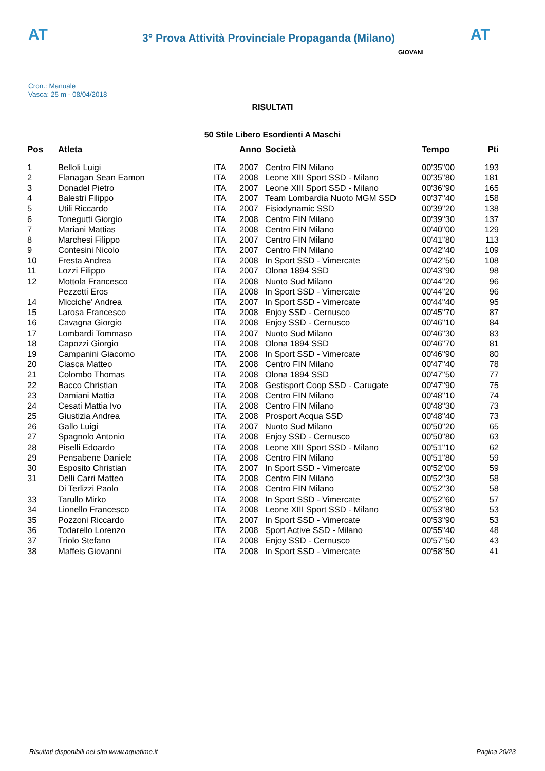AT
3° Prova Attività Provinciale Propaganda (Milano)
AT
Cron.: Manuale
Vasca: 25 m - 08/04/2018
GIOVANI
RISULTATI
50 Stile Libero Esordienti A Maschi
| Pos | Atleta | | Anno | Società | Tempo | Pti |
| --- | --- | --- | --- | --- | --- | --- |
| 1 | Belloli Luigi | ITA | 2007 | Centro FIN Milano | 00'35"00 | 193 |
| 2 | Flanagan Sean Eamon | ITA | 2008 | Leone XIII Sport SSD - Milano | 00'35"80 | 181 |
| 3 | Donadel Pietro | ITA | 2007 | Leone XIII Sport SSD - Milano | 00'36"90 | 165 |
| 4 | Balestri Filippo | ITA | 2007 | Team Lombardia Nuoto MGM SSD | 00'37"40 | 158 |
| 5 | Utili Riccardo | ITA | 2007 | Fisiodynamic SSD | 00'39"20 | 138 |
| 6 | Tonegutti Giorgio | ITA | 2008 | Centro FIN Milano | 00'39"30 | 137 |
| 7 | Mariani Mattias | ITA | 2008 | Centro FIN Milano | 00'40"00 | 129 |
| 8 | Marchesi Filippo | ITA | 2007 | Centro FIN Milano | 00'41"80 | 113 |
| 9 | Contesini Nicolo | ITA | 2007 | Centro FIN Milano | 00'42"40 | 109 |
| 10 | Fresta Andrea | ITA | 2008 | In Sport SSD - Vimercate | 00'42"50 | 108 |
| 11 | Lozzi Filippo | ITA | 2007 | Olona 1894 SSD | 00'43"90 | 98 |
| 12 | Mottola Francesco | ITA | 2008 | Nuoto Sud Milano | 00'44"20 | 96 |
| | Pezzetti Eros | ITA | 2008 | In Sport SSD - Vimercate | 00'44"20 | 96 |
| 14 | Micciche' Andrea | ITA | 2007 | In Sport SSD - Vimercate | 00'44"40 | 95 |
| 15 | Larosa Francesco | ITA | 2008 | Enjoy SSD - Cernusco | 00'45"70 | 87 |
| 16 | Cavagna Giorgio | ITA | 2008 | Enjoy SSD - Cernusco | 00'46"10 | 84 |
| 17 | Lombardi Tommaso | ITA | 2007 | Nuoto Sud Milano | 00'46"30 | 83 |
| 18 | Capozzi Giorgio | ITA | 2008 | Olona 1894 SSD | 00'46"70 | 81 |
| 19 | Campanini Giacomo | ITA | 2008 | In Sport SSD - Vimercate | 00'46"90 | 80 |
| 20 | Ciasca Matteo | ITA | 2008 | Centro FIN Milano | 00'47"40 | 78 |
| 21 | Colombo Thomas | ITA | 2008 | Olona 1894 SSD | 00'47"50 | 77 |
| 22 | Bacco Christian | ITA | 2008 | Gestisport Coop SSD - Carugate | 00'47"90 | 75 |
| 23 | Damiani Mattia | ITA | 2008 | Centro FIN Milano | 00'48"10 | 74 |
| 24 | Cesati Mattia Ivo | ITA | 2008 | Centro FIN Milano | 00'48"30 | 73 |
| 25 | Giustizia Andrea | ITA | 2008 | Prosport Acqua SSD | 00'48"40 | 73 |
| 26 | Gallo Luigi | ITA | 2007 | Nuoto Sud Milano | 00'50"20 | 65 |
| 27 | Spagnolo Antonio | ITA | 2008 | Enjoy SSD - Cernusco | 00'50"80 | 63 |
| 28 | Piselli Edoardo | ITA | 2008 | Leone XIII Sport SSD - Milano | 00'51"10 | 62 |
| 29 | Pensabene Daniele | ITA | 2008 | Centro FIN Milano | 00'51"80 | 59 |
| 30 | Esposito Christian | ITA | 2007 | In Sport SSD - Vimercate | 00'52"00 | 59 |
| 31 | Delli Carri Matteo | ITA | 2008 | Centro FIN Milano | 00'52"30 | 58 |
| | Di Terlizzi Paolo | ITA | 2008 | Centro FIN Milano | 00'52"30 | 58 |
| 33 | Tarullo Mirko | ITA | 2008 | In Sport SSD - Vimercate | 00'52"60 | 57 |
| 34 | Lionello Francesco | ITA | 2008 | Leone XIII Sport SSD - Milano | 00'53"80 | 53 |
| 35 | Pozzoni Riccardo | ITA | 2007 | In Sport SSD - Vimercate | 00'53"90 | 53 |
| 36 | Todarello Lorenzo | ITA | 2008 | Sport Active SSD - Milano | 00'55"40 | 48 |
| 37 | Triolo Stefano | ITA | 2008 | Enjoy SSD - Cernusco | 00'57"50 | 43 |
| 38 | Maffeis Giovanni | ITA | 2008 | In Sport SSD - Vimercate | 00'58"50 | 41 |
Risultati disponibili nel sito www.aquatime.it Pagina 20/23